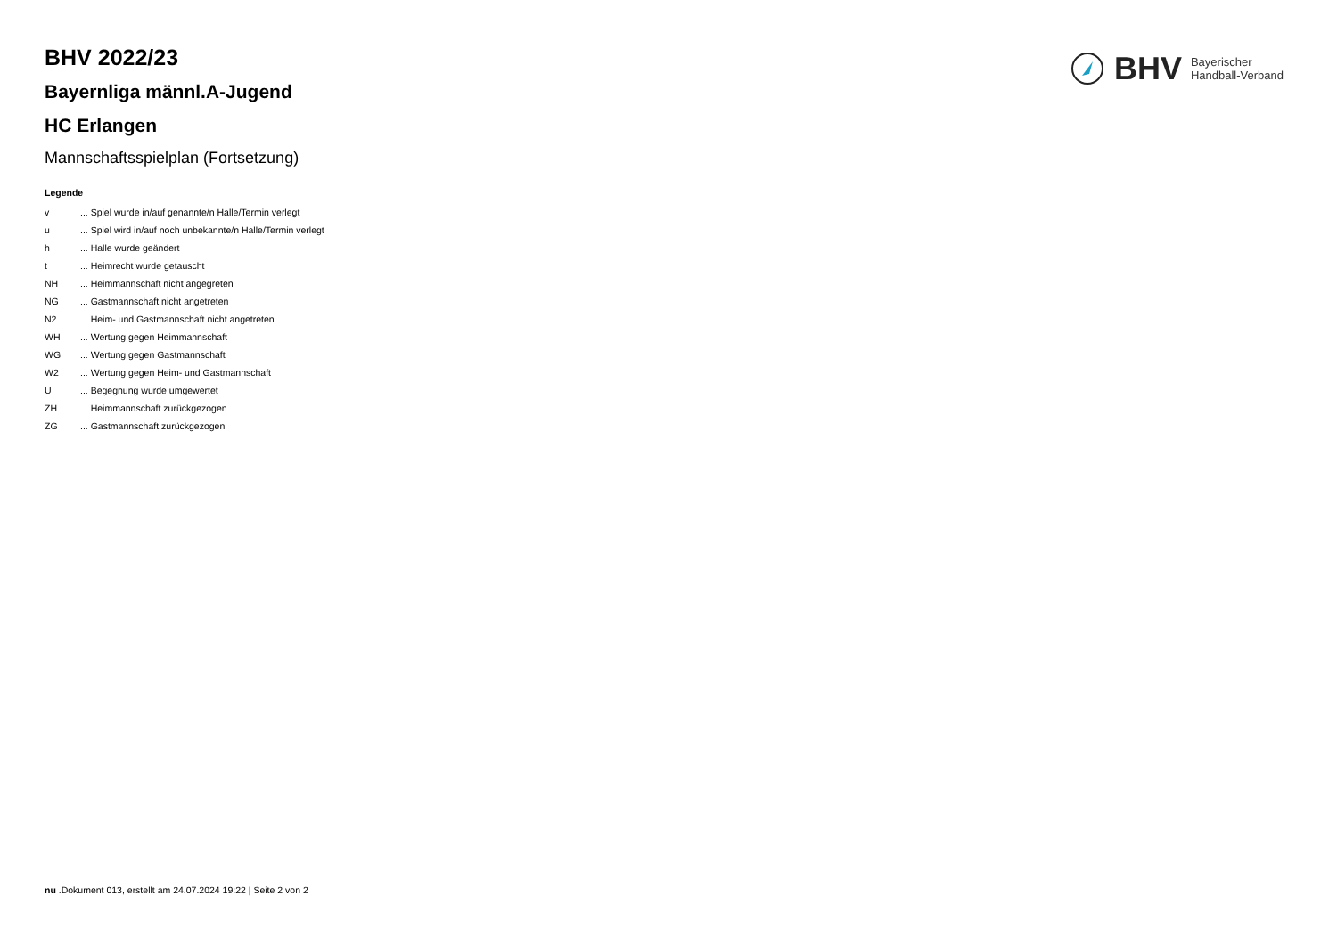BHV Bayerischer
Handball-Verband
BHV 2022/23
Bayernliga männl.A-Jugend
HC Erlangen
Mannschaftsspielplan (Fortsetzung)
Legende
| v | ... Spiel wurde in/auf genannte/n Halle/Termin verlegt |
| u | ... Spiel wird in/auf noch unbekannte/n Halle/Termin verlegt |
| h | ... Halle wurde geändert |
| t | ... Heimrecht wurde getauscht |
| NH | ... Heimmannschaft nicht angegreten |
| NG | ... Gastmannschaft nicht angetreten |
| N2 | ... Heim- und Gastmannschaft nicht angetreten |
| WH | ... Wertung gegen Heimmannschaft |
| WG | ... Wertung gegen Gastmannschaft |
| W2 | ... Wertung gegen Heim- und Gastmannschaft |
| U | ... Begegnung wurde umgewertet |
| ZH | ... Heimmannschaft zurückgezogen |
| ZG | ... Gastmannschaft zurückgezogen |
nu .Dokument 013, erstellt am 24.07.2024 19:22 | Seite 2 von 2